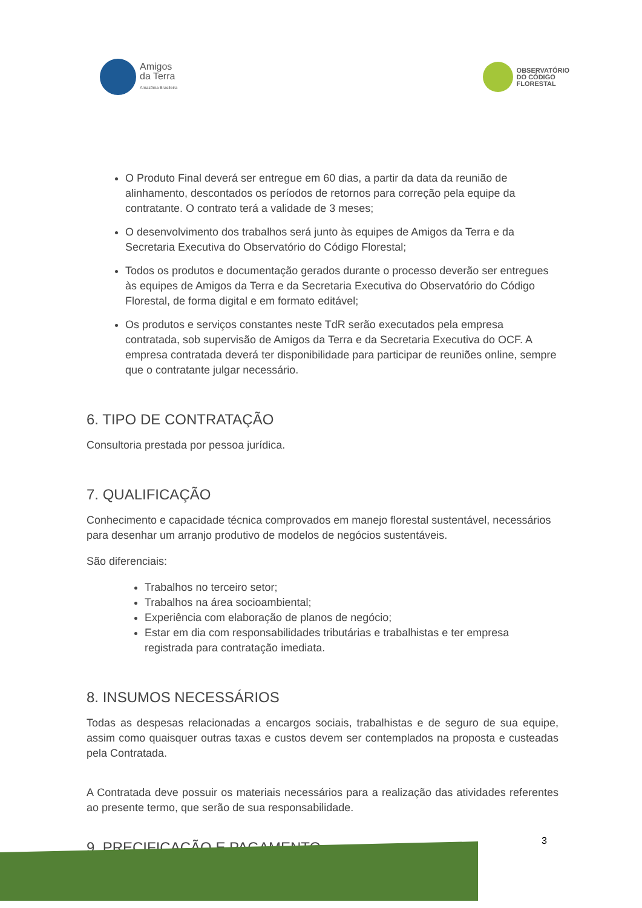Amigos
da Terra
Amazônia Brasileira
OBSERVATÓRIO
DO CÓDIGO
FLORESTAL
O Produto Final deverá ser entregue em 60 dias, a partir da data da reunião de alinhamento, descontados os períodos de retornos para correção pela equipe da contratante. O contrato terá a validade de 3 meses;
O desenvolvimento dos trabalhos será junto às equipes de Amigos da Terra e da Secretaria Executiva do Observatório do Código Florestal;
Todos os produtos e documentação gerados durante o processo deverão ser entregues às equipes de Amigos da Terra e da Secretaria Executiva do Observatório do Código Florestal, de forma digital e em formato editável;
Os produtos e serviços constantes neste TdR serão executados pela empresa contratada, sob supervisão de Amigos da Terra e da Secretaria Executiva do OCF. A empresa contratada deverá ter disponibilidade para participar de reuniões online, sempre que o contratante julgar necessário.
6. TIPO DE CONTRATAÇÃO
Consultoria prestada por pessoa jurídica.
7. QUALIFICAÇÃO
Conhecimento e capacidade técnica comprovados em manejo florestal sustentável, necessários para desenhar um arranjo produtivo de modelos de negócios sustentáveis.
São diferenciais:
Trabalhos no terceiro setor;
Trabalhos na área socioambiental;
Experiência com elaboração de planos de negócio;
Estar em dia com responsabilidades tributárias e trabalhistas e ter empresa registrada para contratação imediata.
8. INSUMOS NECESSÁRIOS
Todas as despesas relacionadas a encargos sociais, trabalhistas e de seguro de sua equipe, assim como quaisquer outras taxas e custos devem ser contemplados na proposta e custeadas pela Contratada.
A Contratada deve possuir os materiais necessários para a realização das atividades referentes ao presente termo, que serão de sua responsabilidade.
9. PRECIFICAÇÃO E PAGAMENTO
3